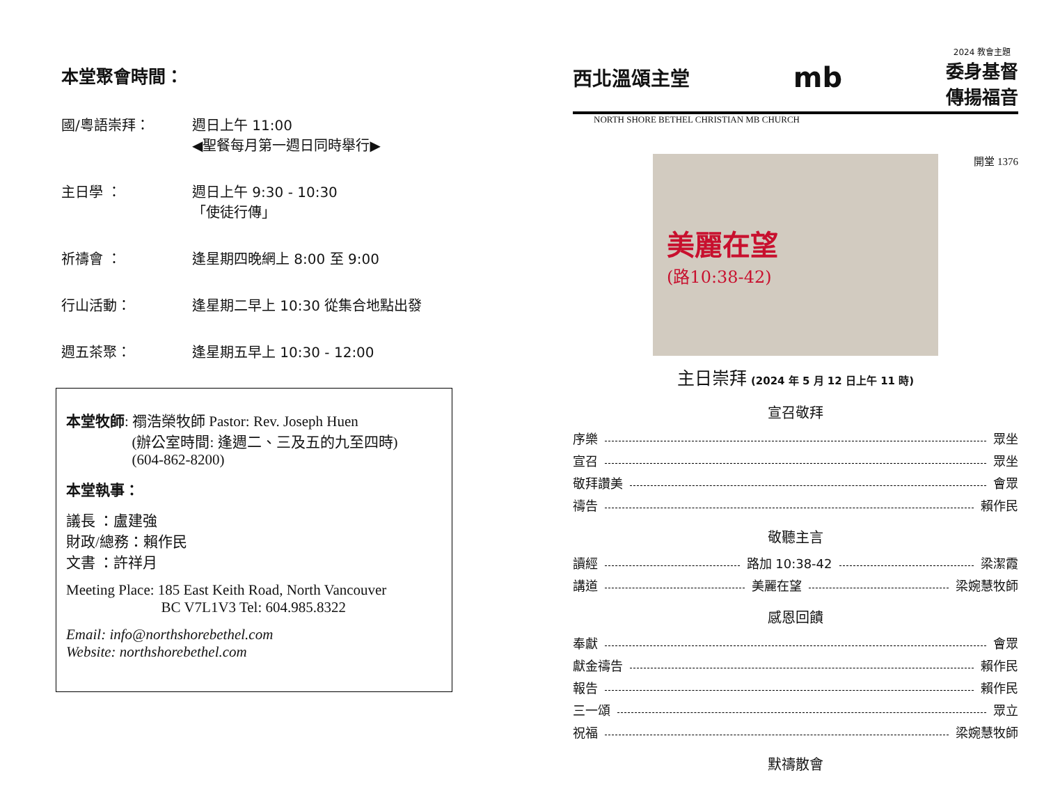本堂聚會時間：
國/粵語崇拜： 週日上午 11:00
◀聖餐每月第一週日同時舉行▶
主日學 ： 週日上午 9:30 - 10:30
「使徒行傳」
祈禱會 ： 逢星期四晚網上 8:00 至 9:00
行山活動： 逢星期二早上 10:30 從集合地點出發
週五茶聚： 逢星期五早上 10:30 - 12:00
本堂牧師: 禤浩榮牧師 Pastor: Rev. Joseph Huen
     (辦公室時間: 逢週二、三及五的九至四時)
     (604-862-8200)
本堂執事：
議長 ：盧建強
財政/總務：賴作民
文書 ：許祥月
Meeting Place: 185 East Keith Road, North Vancouver
       BC V7L1V3 Tel: 604.985.8322
Email: info@northshorebethel.com
Website: northshorebethel.com
西北溫頌主堂
mb
2024 教會主題
委身基督
傳揚福音
NORTH SHORE BETHEL CHRISTIAN MB CHURCH
開堂 1376
美麗在望
(路10:38-42)
主日崇拜 (2024 年 5 月 12 日上午 11 時)
宣召敬拜
序樂 眾坐
宣召 眾坐
敬拜讚美 會眾
禱告 賴作民
敬聽主言
讀經 路加 10:38-42 梁潔霞
講道 美麗在望 梁婉慧牧師
感恩回饋
奉獻 會眾
獻金禱告 賴作民
報告 賴作民
三一頌 眾立
祝福 梁婉慧牧師
默禱散會